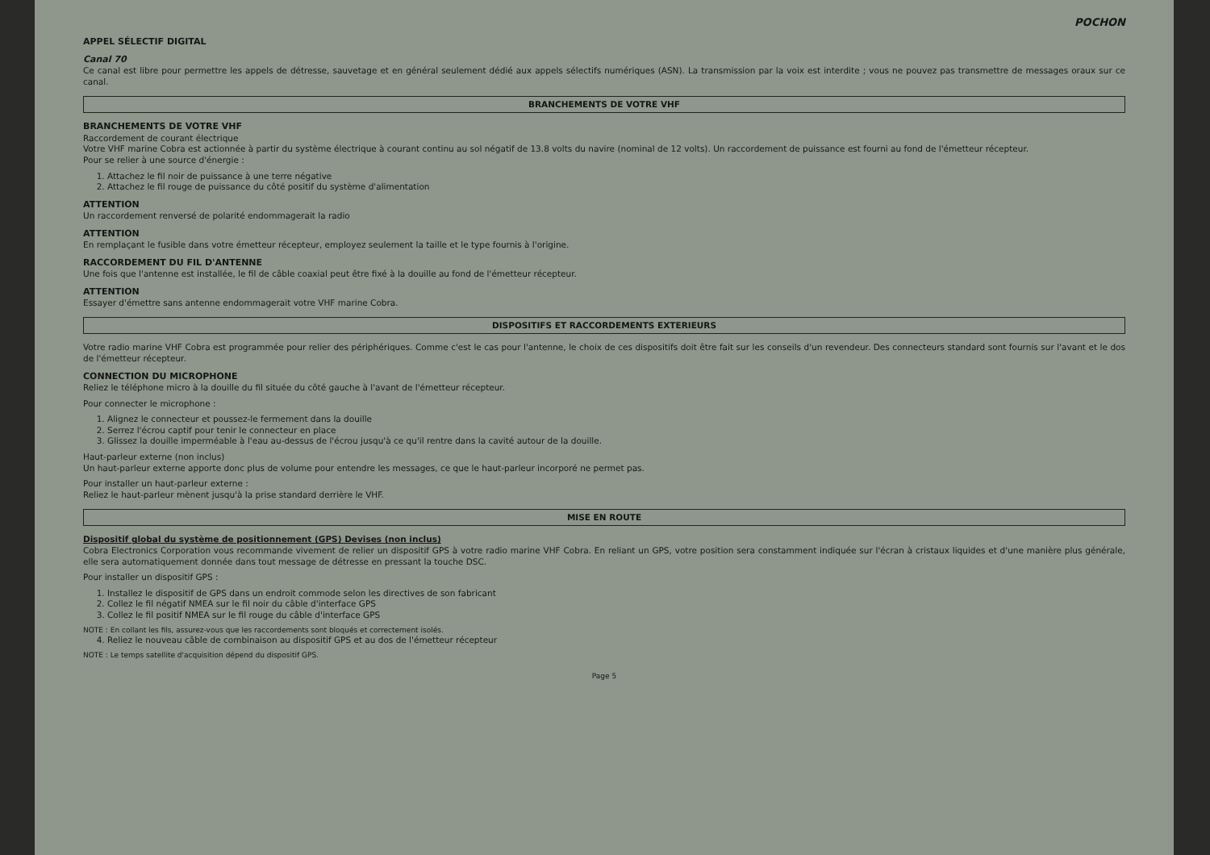POCHON
APPEL SÉLECTIF DIGITAL
Canal 70
Ce canal est libre pour permettre les appels de détresse, sauvetage et en général seulement dédié aux appels sélectifs numériques (ASN). La transmission par la voix est interdite ; vous ne pouvez pas transmettre de messages oraux sur ce canal.
BRANCHEMENTS DE VOTRE VHF
BRANCHEMENTS DE VOTRE VHF
Raccordement de courant électrique
Votre VHF marine Cobra est actionnée à partir du système électrique à courant continu au sol négatif de 13.8 volts du navire (nominal de 12 volts). Un raccordement de puissance est fourni au fond de l'émetteur récepteur.
Pour se relier à une source d'énergie :
1. Attachez le fil noir de puissance à une terre négative
2. Attachez le fil rouge de puissance du côté positif du système d'alimentation
ATTENTION
Un raccordement renversé de polarité endommagerait la radio
ATTENTION
En remplaçant le fusible dans votre émetteur récepteur, employez seulement la taille et le type fournis à l'origine.
RACCORDEMENT DU FIL D'ANTENNE
Une fois que l'antenne est installée, le fil de câble coaxial peut être fixé à la douille au fond de l'émetteur récepteur.
ATTENTION
Essayer d'émettre sans antenne endommagerait votre VHF marine Cobra.
DISPOSITIFS ET RACCORDEMENTS EXTERIEURS
Votre radio marine VHF Cobra est programmée pour relier des périphériques. Comme c'est le cas pour l'antenne, le choix de ces dispositifs doit être fait sur les conseils d'un revendeur. Des connecteurs standard sont fournis sur l'avant et le dos de l'émetteur récepteur.
CONNECTION DU MICROPHONE
Reliez le téléphone micro à la douille du fil située du côté gauche à l'avant de l'émetteur récepteur.
Pour connecter le microphone :
1. Alignez le connecteur et poussez-le fermement dans la douille
2. Serrez l'écrou captif pour tenir le connecteur en place
3. Glissez la douille imperméable à l'eau au-dessus de l'écrou jusqu'à ce qu'il rentre dans la cavité autour de la douille.
Haut-parleur externe (non inclus)
Un haut-parleur externe apporte donc plus de volume pour entendre les messages, ce que le haut-parleur incorporé ne permet pas.
Pour installer un haut-parleur externe :
Reliez le haut-parleur mènent jusqu'à la prise standard derrière le VHF.
MISE EN ROUTE
Dispositif global du système de positionnement (GPS) Devises (non inclus)
Cobra Electronics Corporation vous recommande vivement de relier un dispositif GPS à votre radio marine VHF Cobra. En reliant un GPS, votre position sera constamment indiquée sur l'écran à cristaux liquides et d'une manière plus générale, elle sera automatiquement donnée dans tout message de détresse en pressant la touche DSC.
Pour installer un dispositif GPS :
1. Installez le dispositif de GPS dans un endroit commode selon les directives de son fabricant
2. Collez le fil négatif NMEA sur le fil noir du câble d'interface GPS
3. Collez le fil positif NMEA sur le fil rouge du câble d'interface GPS
NOTE : En collant les fils, assurez-vous que les raccordements sont bloqués et correctement isolés.
4. Reliez le nouveau câble de combinaison au dispositif GPS et au dos de l'émetteur récepteur
NOTE : Le temps satellite d'acquisition dépend du dispositif GPS.
Page 5